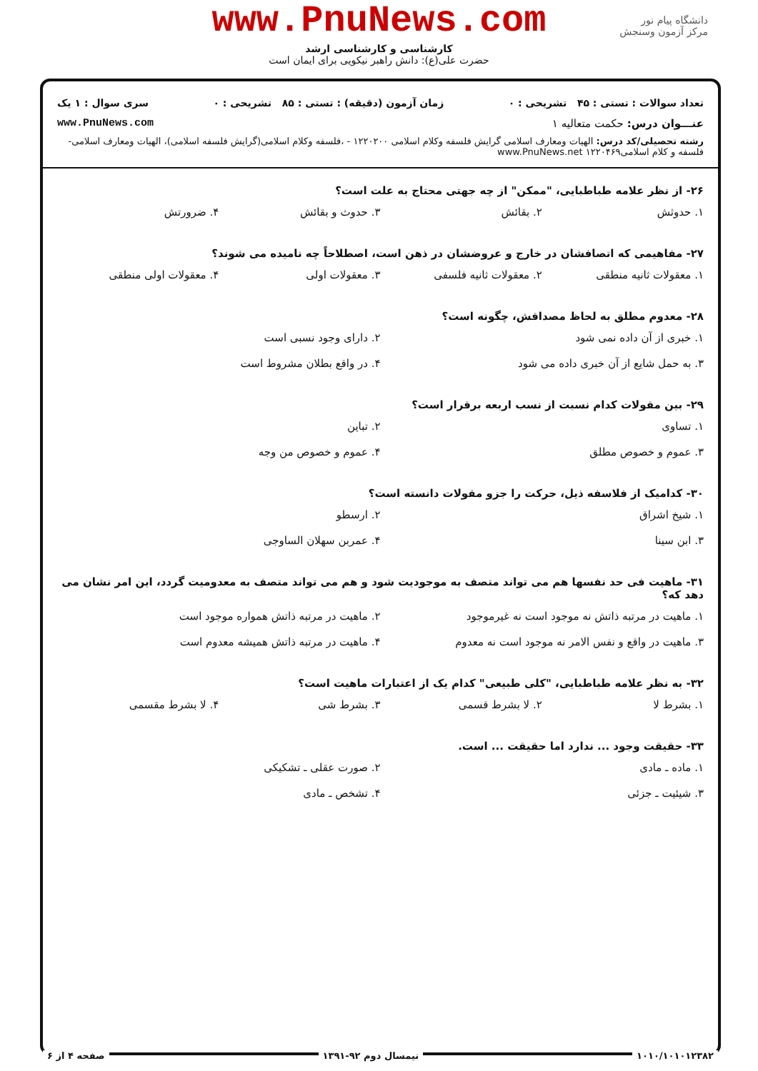www.PnuNews.com
کارشناسی و کارشناسی ارشد
حضرت علی(ع): دانش راهبر نیکویی برای ایمان است
دانشگاه پیام نور
مرکز آزمون وسنجش
تعداد سوالات : تستی : ۴۵ تشریحی : ۰ زمان آزمون (دقیقه) : تستی : ۸۵ تشریحی : ۰ سری سوال : ۱ یک
عنـــوان درس: حکمت متعالیه ۱ www.PnuNews.com
رشته تحصیلی/کد درس: الهیات ومعارف اسلامی گرایش فلسفه وکلام اسلامی ۱۲۲۰۲۰۰ - ،فلسفه وکلام اسلامی(گرایش فلسفه اسلامی)، الهیات ومعارف اسلامی-فلسفه و کلام اسلامی۱۲۲۰۴۶۹ www.PnuNews.net
۲۶- از نظر علامه طباطبایی، "ممکن" از چه جهتی محتاج به علت است؟
۱. حدوثش ۲. بقائش ۳. حدوث و بقائش ۴. ضرورتش
۲۷- مفاهیمی که اتصافشان در خارج و عروضشان در ذهن است، اصطلاحاً چه نامیده می شوند؟
۱. معقولات ثانیه منطقی ۲. معقولات ثانیه فلسفی ۳. معقولات اولی ۴. معقولات اولی منطقی
۲۸- معدوم مطلق به لحاظ مصداقش، چگونه است؟
۱. خبری از آن داده نمی شود ۲. دارای وجود نسبی است ۳. به حمل شایع از آن خبری داده می شود ۴. در واقع بطلان مشروط است
۲۹- بین مقولات کدام نسبت از نسب اربعه برقرار است؟
۱. تساوی ۲. تباین ۳. عموم و خصوص مطلق ۴. عموم و خصوص من وجه
۳۰- کدامیک از فلاسفه ذیل، حرکت را جزو مقولات دانسته است؟
۱. شیخ اشراق ۲. ارسطو ۳. ابن سینا ۴. عمربن سهلان الساوجی
۳۱- ماهیت فی حد نفسها هم می تواند متصف به موجودیت شود و هم می تواند متصف به معدومیت گردد، این امر نشان می دهد که؟
۱. ماهیت در مرتبه ذاتش نه موجود است نه غیرموجود ۲. ماهیت در مرتبه ذاتش همواره موجود است ۳. ماهیت در واقع و نفس الامر نه موجود است نه معدوم ۴. ماهیت در مرتبه ذاتش همیشه معدوم است
۳۲- به نظر علامه طباطبایی، "کلی طبیعی" کدام یک از اعتبارات ماهیت است؟
۱. بشرط لا ۲. لا بشرط قسمی ۳. بشرط شی ۴. لا بشرط مقسمی
۳۳- حقیقت وجود ... ندارد اما حقیقت ... است.
۱. ماده ـ مادی ۲. صورت عقلی ـ تشکیکی ۳. شیئیت ـ جزئی ۴. تشخص ـ مادی
۱۰۱۰/۱۰۱۰۱۲۳۸۲ نیمسال دوم ۹۲-۱۳۹۱ صفحه ۴ از ۶